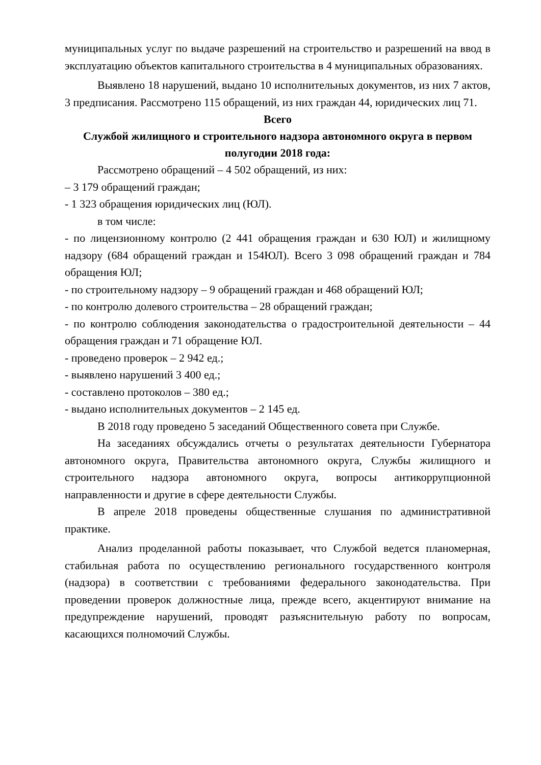муниципальных услуг по выдаче разрешений на строительство и разрешений на ввод в эксплуатацию объектов капитального строительства в 4 муниципальных образованиях.
Выявлено 18 нарушений, выдано 10 исполнительных документов, из них 7 актов, 3 предписания. Рассмотрено 115 обращений, из них граждан 44, юридических лиц 71.
Всего
Службой жилищного и строительного надзора автономного округа в первом полугодии 2018 года:
Рассмотрено обращений – 4 502 обращений, из них:
– 3 179 обращений граждан;
- 1 323 обращения юридических лиц (ЮЛ).
в том числе:
- по лицензионному контролю (2 441 обращения граждан и 630 ЮЛ) и жилищному надзору (684 обращений граждан и 154ЮЛ). Всего 3 098 обращений граждан и 784 обращения ЮЛ;
- по строительному надзору – 9 обращений граждан и 468 обращений ЮЛ;
- по контролю долевого строительства – 28 обращений граждан;
- по контролю соблюдения законодательства о градостроительной деятельности – 44 обращения граждан и 71 обращение ЮЛ.
- проведено проверок – 2 942 ед.;
- выявлено нарушений 3 400 ед.;
- составлено протоколов – 380 ед.;
- выдано исполнительных документов – 2 145 ед.
В 2018 году проведено 5 заседаний Общественного совета при Службе.
На заседаниях обсуждались отчеты о результатах деятельности Губернатора автономного округа, Правительства автономного округа, Службы жилищного и строительного надзора автономного округа, вопросы антикоррупционной направленности и другие в сфере деятельности Службы.
В апреле 2018 проведены общественные слушания по административной практике.
Анализ проделанной работы показывает, что Службой ведется планомерная, стабильная работа по осуществлению регионального государственного контроля (надзора) в соответствии с требованиями федерального законодательства. При проведении проверок должностные лица, прежде всего, акцентируют внимание на предупреждение нарушений, проводят разъяснительную работу по вопросам, касающихся полномочий Службы.